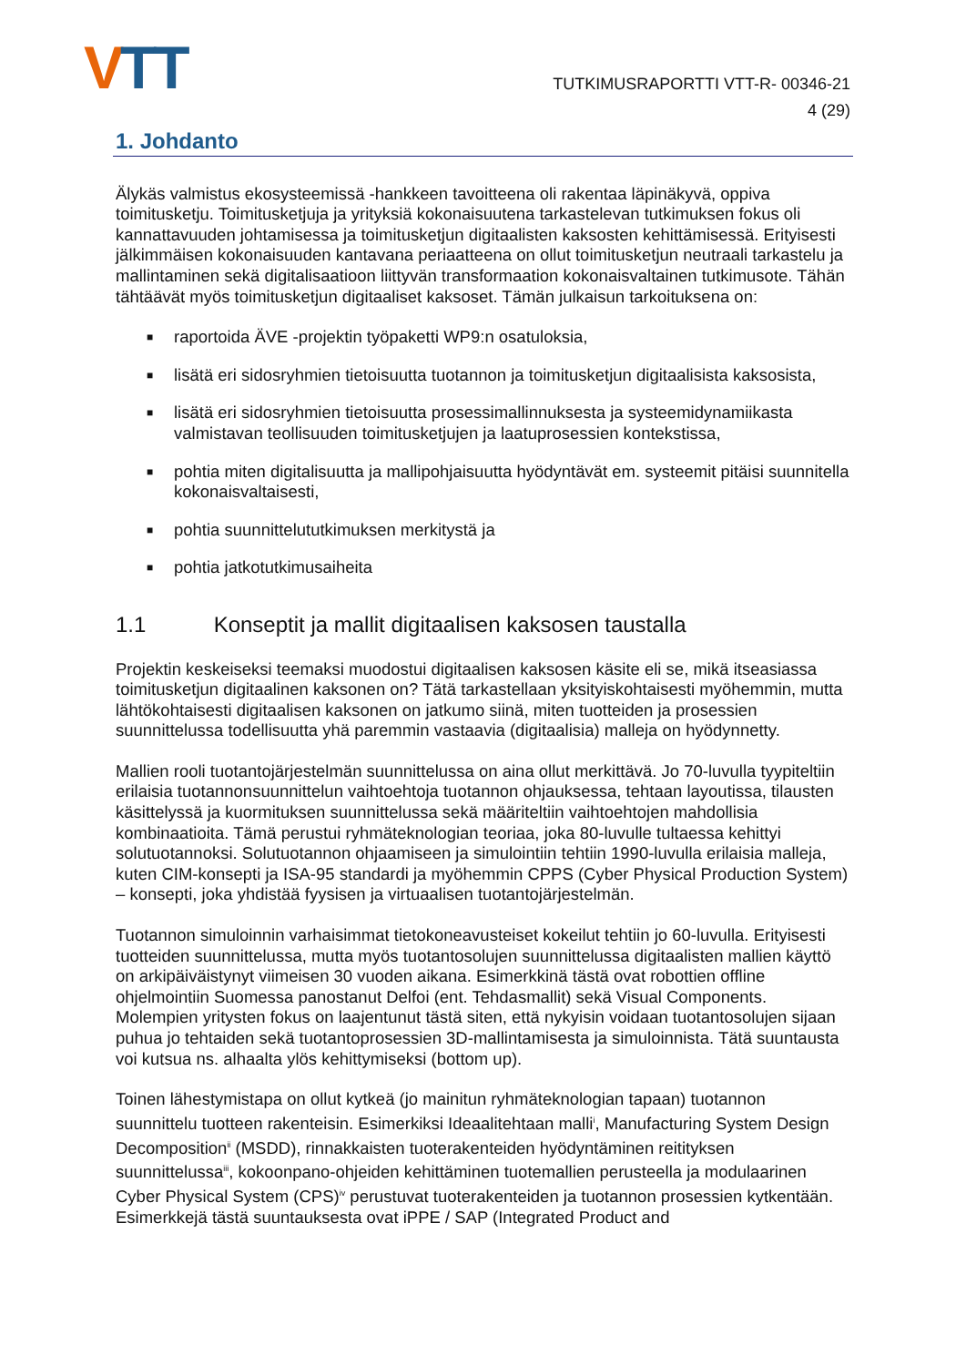VTT
TUTKIMUSRAPORTTI VTT-R- 00346-21
4 (29)
1. Johdanto
Älykäs valmistus ekosysteemissä -hankkeen tavoitteena oli rakentaa läpinäkyvä, oppiva toimitusketju. Toimitusketjuja ja yrityksiä kokonaisuutena tarkastelevan tutkimuksen fokus oli kannattavuuden johtamisessa ja toimitusketjun digitaalisten kaksosten kehittämisessä. Erityisesti jälkimmäisen kokonaisuuden kantavana periaatteena on ollut toimitusketjun neutraali tarkastelu ja mallintaminen sekä digitalisaatioon liittyvän transformaation kokonaisvaltainen tutkimusote. Tähän tähtäävät myös toimitusketjun digitaaliset kaksoset. Tämän julkaisun tarkoituksena on:
■ raportoida ÄVE -projektin työpaketti WP9:n osatuloksia,
■ lisätä eri sidosryhmien tietoisuutta tuotannon ja toimitusketjun digitaalisista kaksosista,
■ lisätä eri sidosryhmien tietoisuutta prosessimallinnuksesta ja systeemidynamiikasta valmistavan teollisuuden toimitusketjujen ja laatuprosessien kontekstissa,
■ pohtia miten digitalisuutta ja mallipohjaisuutta hyödyntävät em. systeemit pitäisi suunnitella kokonaisvaltaisesti,
■ pohtia suunnittelututkimuksen merkitystä ja
■ pohtia jatkotutkimusaiheita
1.1 Konseptit ja mallit digitaalisen kaksosen taustalla
Projektin keskeiseksi teemaksi muodostui digitaalisen kaksosen käsite eli se, mikä itseasiassa toimitusketjun digitaalinen kaksonen on? Tätä tarkastellaan yksityiskohtaisesti myöhemmin, mutta lähtökohtaisesti digitaalisen kaksonen on jatkumo siinä, miten tuotteiden ja prosessien suunnittelussa todellisuutta yhä paremmin vastaavia (digitaalisia) malleja on hyödynnetty.
Mallien rooli tuotantojärjestelmän suunnittelussa on aina ollut merkittävä. Jo 70-luvulla tyypiteltiin erilaisia tuotannonsuunnittelun vaihtoehtoja tuotannon ohjauksessa, tehtaan layoutissa, tilausten käsittelyssä ja kuormituksen suunnittelussa sekä määriteltiin vaihtoehtojen mahdollisia kombinaatioita. Tämä perustui ryhmäteknologian teoriaa, joka 80-luvulle tultaessa kehittyi solutuotannoksi. Solutuotannon ohjaamiseen ja simulointiin tehtiin 1990-luvulla erilaisia malleja, kuten CIM-konsepti ja ISA-95 standardi ja myöhemmin CPPS (Cyber Physical Production System) – konsepti, joka yhdistää fyysisen ja virtuaalisen tuotantojärjestelmän.
Tuotannon simuloinnin varhaisimmat tietokoneavusteiset kokeilut tehtiin jo 60-luvulla. Erityisesti tuotteiden suunnittelussa, mutta myös tuotantosolujen suunnittelussa digitaalisten mallien käyttö on arkipäiväistynyt viimeisen 30 vuoden aikana. Esimerkkinä tästä ovat robottien offline ohjelmointiin Suomessa panostanut Delfoi (ent. Tehdasmallit) sekä Visual Components. Molempien yritysten fokus on laajentunut tästä siten, että nykyisin voidaan tuotantosolujen sijaan puhua jo tehtaiden sekä tuotantoprosessien 3D-mallintamisesta ja simuloinnista. Tätä suuntausta voi kutsua ns. alhaalta ylös kehittymiseksi (bottom up).
Toinen lähestymistapa on ollut kytkeä (jo mainitun ryhmäteknologian tapaan) tuotannon suunnittelu tuotteen rakenteisin. Esimerkiksi Ideaalitehtaan malli<sup>i</sup>, Manufacturing System Design Decomposition<sup>ii</sup> (MSDD), rinnakkaisten tuoterakenteiden hyödyntäminen reitityksen suunnittelussa<sup>iii</sup>, kokoonpano-ohjeiden kehittäminen tuotemallien perusteella ja modulaarinen Cyber Physical System (CPS)<sup>iv</sup> perustuvat tuoterakenteiden ja tuotannon prosessien kytkentään. Esimerkkejä tästä suuntauksesta ovat iPPE / SAP (Integrated Product and